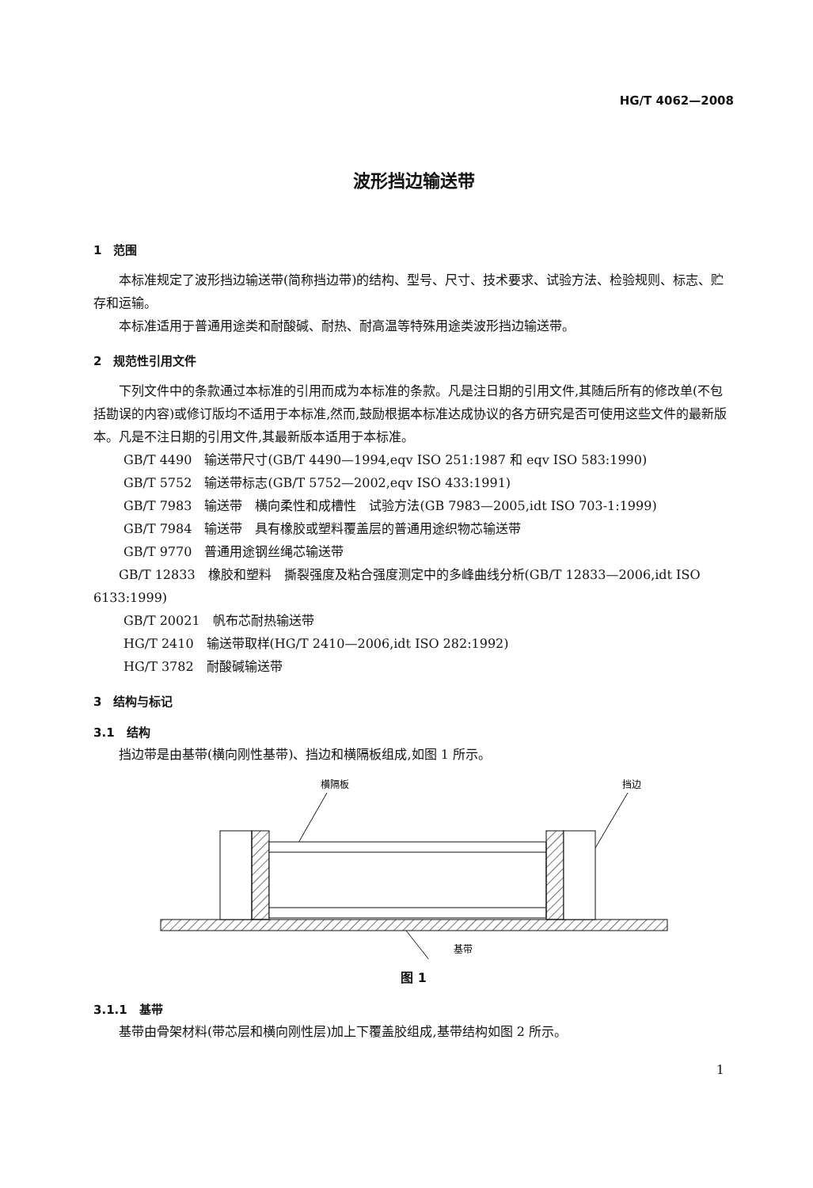HG/T 4062—2008
波形挡边输送带
1　范围
本标准规定了波形挡边输送带(简称挡边带)的结构、型号、尺寸、技术要求、试验方法、检验规则、标志、贮存和运输。
本标准适用于普通用途类和耐酸碱、耐热、耐高温等特殊用途类波形挡边输送带。
2　规范性引用文件
下列文件中的条款通过本标准的引用而成为本标准的条款。凡是注日期的引用文件,其随后所有的修改单(不包括勘误的内容)或修订版均不适用于本标准,然而,鼓励根据本标准达成协议的各方研究是否可使用这些文件的最新版本。凡是不注日期的引用文件,其最新版本适用于本标准。
GB/T 4490　输送带尺寸(GB/T 4490—1994,eqv ISO 251:1987 和 eqv ISO 583:1990)
GB/T 5752　输送带标志(GB/T 5752—2002,eqv ISO 433:1991)
GB/T 7983　输送带　横向柔性和成槽性　试验方法(GB 7983—2005,idt ISO 703-1:1999)
GB/T 7984　输送带　具有橡胶或塑料覆盖层的普通用途织物芯输送带
GB/T 9770　普通用途钢丝绳芯输送带
GB/T 12833　橡胶和塑料　撕裂强度及粘合强度测定中的多峰曲线分析(GB/T 12833—2006,idt ISO 6133:1999)
GB/T 20021　帆布芯耐热输送带
HG/T 2410　输送带取样(HG/T 2410—2006,idt ISO 282:1992)
HG/T 3782　耐酸碱输送带
3　结构与标记
3.1　结构
挡边带是由基带(横向刚性基带)、挡边和横隔板组成,如图 1 所示。
横隔板
挡边
基带
图 1
3.1.1　基带
基带由骨架材料(带芯层和横向刚性层)加上下覆盖胶组成,基带结构如图 2 所示。
1